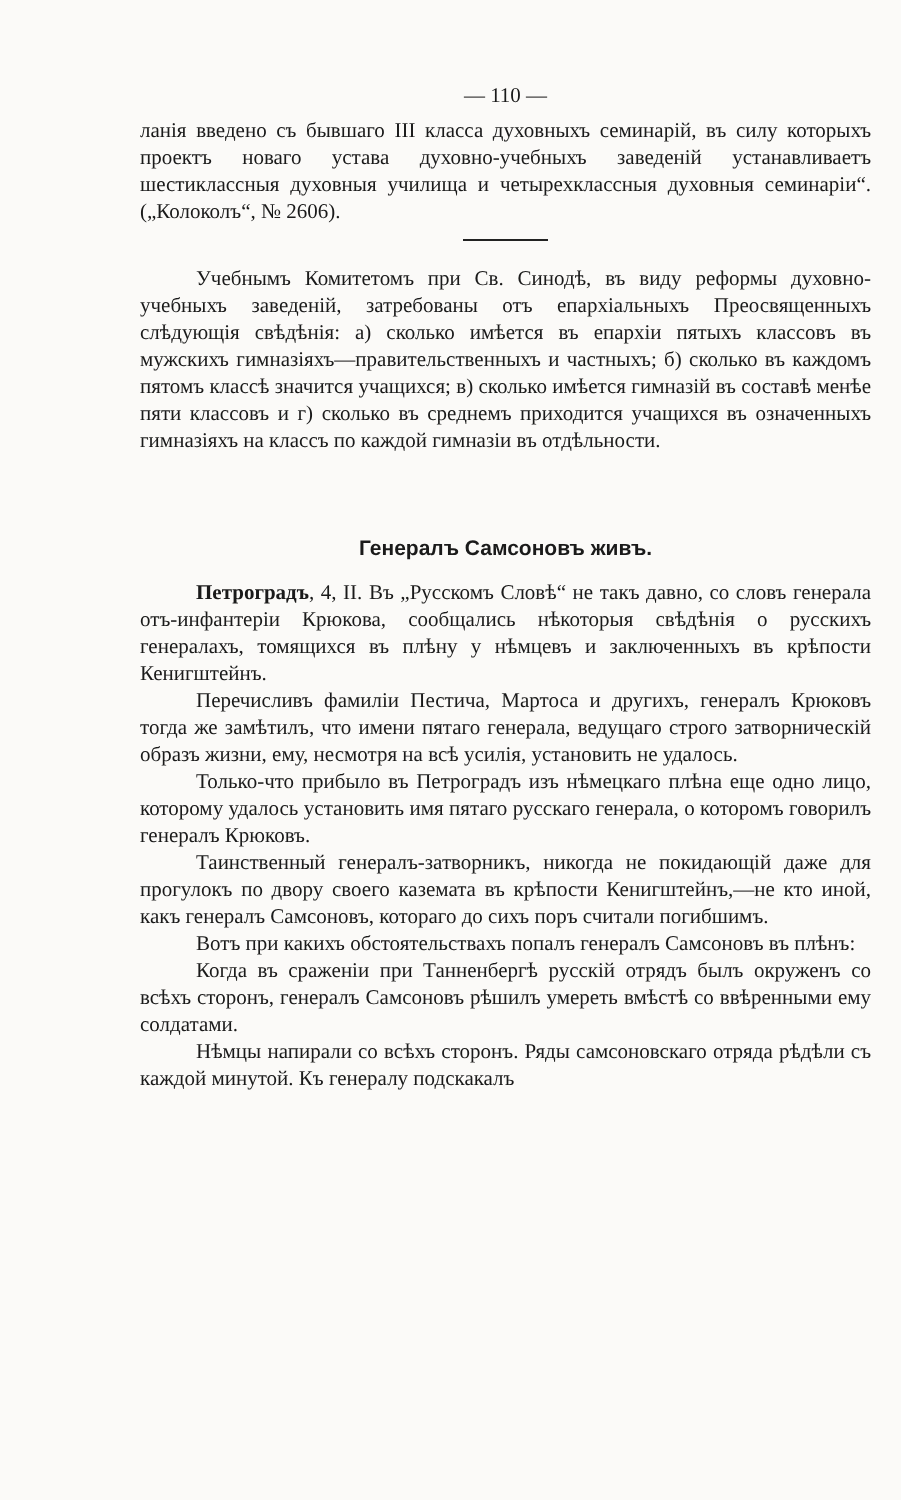— 110 —
ланія введено съ бывшаго III класса духовныхъ семинарій, въ силу которыхъ проектъ новаго устава духовно-учебныхъ заведеній устанавливаетъ шестиклассныя духовныя училища и четырехклассныя духовныя семинаріи“. („Колоколъ“, № 2606).
Учебнымъ Комитетомъ при Св. Синодѣ, въ виду реформы духовно-учебныхъ заведеній, затребованы отъ епархіальныхъ Преосвященныхъ слѣдующія свѣдѣнія: а) сколько имѣется въ епархіи пятыхъ классовъ въ мужскихъ гимназіяхъ—правительственныхъ и частныхъ; б) сколько въ каждомъ пятомъ классѣ значится учащихся; в) сколько имѣется гимназій въ составѣ менѣе пяти классовъ и г) сколько въ среднемъ приходится учащихся въ означенныхъ гимназіяхъ на классъ по каждой гимназіи въ отдѣльности.
Генералъ Самсоновъ живъ.
Петроградъ, 4, II. Въ „Русскомъ Словѣ“ не такъ давно, со словъ генерала отъ-инфантеріи Крюкова, сообщались нѣкоторыя свѣдѣнія о русскихъ генералахъ, томящихся въ плѣну у нѣмцевъ и заключенныхъ въ крѣпости Кенигштейнъ.
Перечисливъ фамиліи Пестича, Мартоса и другихъ, генералъ Крюковъ тогда же замѣтилъ, что имени пятаго генерала, ведущаго строго затворническій образъ жизни, ему, несмотря на всѣ усилія, установить не удалось.
Только-что прибыло въ Петроградъ изъ нѣмецкаго плѣна еще одно лицо, которому удалось установить имя пятаго русскаго генерала, о которомъ говорилъ генералъ Крюковъ.
Таинственный генералъ-затворникъ, никогда не покидающій даже для прогулокъ по двору своего каземата въ крѣпости Кенигштейнъ,—не кто иной, какъ генералъ Самсоновъ, котораго до сихъ поръ считали погибшимъ.
Вотъ при какихъ обстоятельствахъ попалъ генералъ Самсоновъ въ плѣнъ:
Когда въ сраженіи при Танненбергѣ русскій отрядъ былъ окруженъ со всѣхъ сторонъ, генералъ Самсоновъ рѣшилъ умереть вмѣстѣ со ввѣренными ему солдатами.
Нѣмцы напирали со всѣхъ сторонъ. Ряды самсоновскаго отряда рѣдѣли съ каждой минутой. Къ генералу подскакалъ